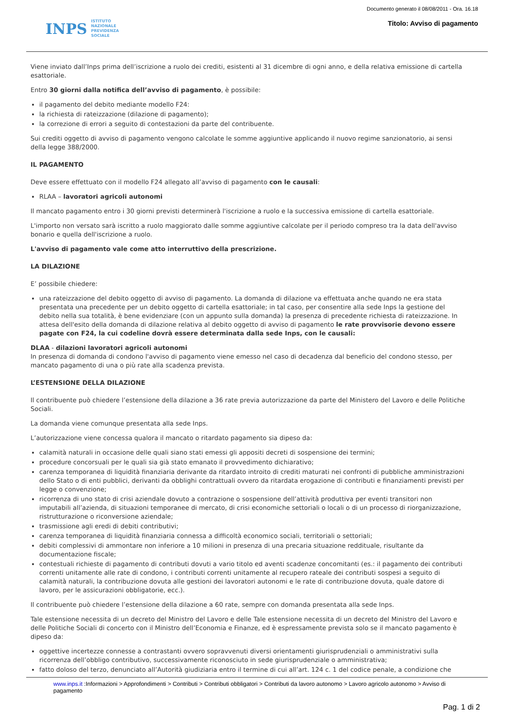INPS ISTITUTO
NAZIONALE
PREVIDENZA
SOCIALE
Documento generato il 08/08/2011 - Ora. 16.18
Titolo: Avviso di pagamento
Viene inviato dall’Inps prima dell’iscrizione a ruolo dei crediti, esistenti al 31 dicembre di ogni anno, e della relativa emissione di cartella esattoriale.
Entro 30 giorni dalla notifica dell’avviso di pagamento, è possibile:
il pagamento del debito mediante modello F24:
la richiesta di rateizzazione (dilazione di pagamento);
la correzione di errori a seguito di contestazioni da parte del contribuente.
Sui crediti oggetto di avviso di pagamento vengono calcolate le somme aggiuntive applicando il nuovo regime sanzionatorio, ai sensi della legge 388/2000.
IL PAGAMENTO
Deve essere effettuato con il modello F24 allegato all’avviso di pagamento con le causali:
RLAA – lavoratori agricoli autonomi
Il mancato pagamento entro i 30 giorni previsti determinerà l'iscrizione a ruolo e la successiva emissione di cartella esattoriale.
L'importo non versato sarà iscritto a ruolo maggiorato dalle somme aggiuntive calcolate per il periodo compreso tra la data dell'avviso bonario e quella dell'iscrizione a ruolo.
L'avviso di pagamento vale come atto interruttivo della prescrizione.
LA DILAZIONE
E’ possibile chiedere:
una rateizzazione del debito oggetto di avviso di pagamento. La domanda di dilazione va effettuata anche quando ne era stata presentata una precedente per un debito oggetto di cartella esattoriale; in tal caso, per consentire alla sede Inps la gestione del debito nella sua totalità, è bene evidenziare (con un appunto sulla domanda) la presenza di precedente richiesta di rateizzazione. In attesa dell'esito della domanda di dilazione relativa al debito oggetto di avviso di pagamento le rate provvisorie devono essere pagate con F24, la cui codeline dovrà essere determinata dalla sede Inps, con le causali:
DLAA - dilazioni lavoratori agricoli autonomi
In presenza di domanda di condono l'avviso di pagamento viene emesso nel caso di decadenza dal beneficio del condono stesso, per mancato pagamento di una o più rate alla scadenza prevista.
L’ESTENSIONE DELLA DILAZIONE
Il contribuente può chiedere l’estensione della dilazione a 36 rate previa autorizzazione da parte del Ministero del Lavoro e delle Politiche Sociali.
La domanda viene comunque presentata alla sede Inps.
L’autorizzazione viene concessa qualora il mancato o ritardato pagamento sia dipeso da:
calamità naturali in occasione delle quali siano stati emessi gli appositi decreti di sospensione dei termini;
procedure concorsuali per le quali sia già stato emanato il provvedimento dichiarativo;
carenza temporanea di liquidità finanziaria derivante da ritardato introito di crediti maturati nei confronti di pubbliche amministrazioni dello Stato o di enti pubblici, derivanti da obblighi contrattuali ovvero da ritardata erogazione di contributi e finanziamenti previsti per legge o convenzione;
ricorrenza di uno stato di crisi aziendale dovuto a contrazione o sospensione dell’attività produttiva per eventi transitori non imputabili all’azienda, di situazioni temporanee di mercato, di crisi economiche settoriali o locali o di un processo di riorganizzazione, ristrutturazione o riconversione aziendale;
trasmissione agli eredi di debiti contributivi;
carenza temporanea di liquidità finanziaria connessa a difficoltà economico sociali, territoriali o settoriali;
debiti complessivi di ammontare non inferiore a 10 milioni in presenza di una precaria situazione reddituale, risultante da documentazione fiscale;
contestuali richieste di pagamento di contributi dovuti a vario titolo ed aventi scadenze concomitanti (es.: il pagamento dei contributi correnti unitamente alle rate di condono, i contributi correnti unitamente al recupero rateale dei contributi sospesi a seguito di calamità naturali, la contribuzione dovuta alle gestioni dei lavoratori autonomi e le rate di contribuzione dovuta, quale datore di lavoro, per le assicurazioni obbligatorie, ecc.).
Il contribuente può chiedere l’estensione della dilazione a 60 rate, sempre con domanda presentata alla sede Inps.
Tale estensione necessita di un decreto del Ministro del Lavoro e delle Tale estensione necessita di un decreto del Ministro del Lavoro e delle Politiche Sociali di concerto con il Ministro dell’Economia e Finanze, ed è espressamente prevista solo se il mancato pagamento è dipeso da:
oggettive incertezze connesse a contrastanti ovvero sopravvenuti diversi orientamenti giurisprudenziali o amministrativi sulla ricorrenza dell’obbligo contributivo, successivamente riconosciuto in sede giurisprudenziale o amministrativa;
fatto doloso del terzo, denunciato all’Autorità giudiziaria entro il termine di cui all’art. 124 c. 1 del codice penale, a condizione che
www.inps.it :Informazioni > Approfondimenti > Contributi > Contributi obbligatori > Contributi da lavoro autonomo > Lavoro agricolo autonomo > Avviso di pagamento
Pag. 1 di 2